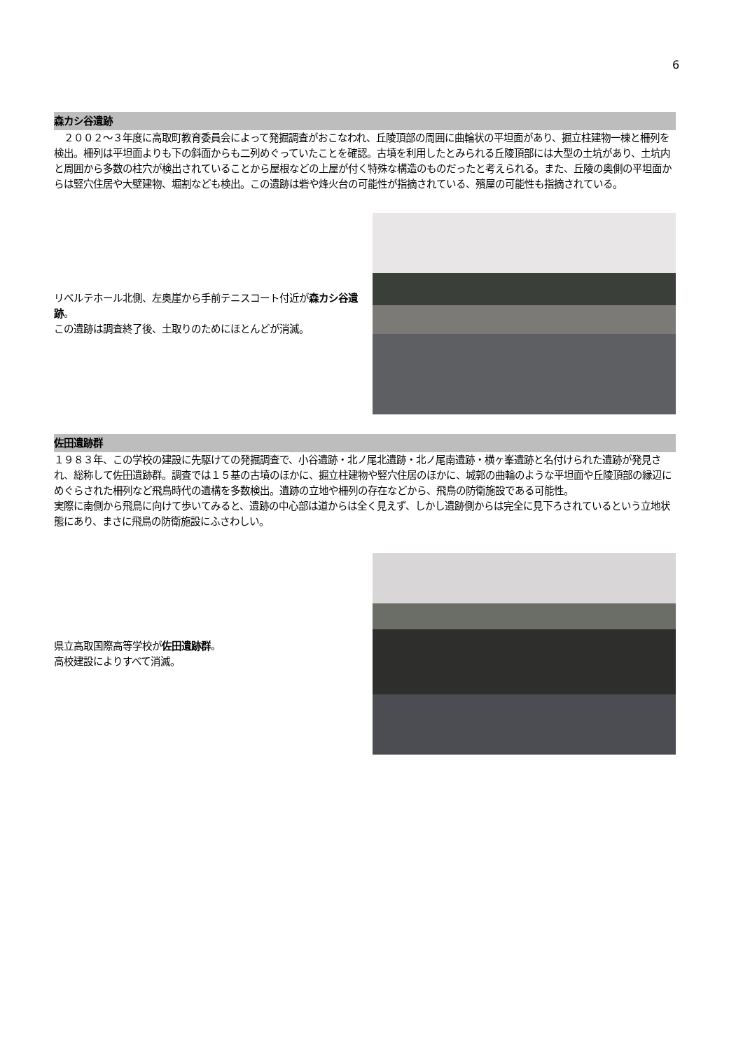6
森カシ谷遺跡
　２００２～３年度に高取町教育委員会によって発掘調査がおこなわれ、丘陵頂部の周囲に曲輪状の平坦面があり、掘立柱建物一棟と柵列を検出。柵列は平坦面よりも下の斜面からも二列めぐっていたことを確認。古墳を利用したとみられる丘陵頂部には大型の土坑があり、土坑内と周囲から多数の柱穴が検出されていることから屋根などの上屋が付く特殊な構造のものだったと考えられる。また、丘陵の奥側の平坦面からは竪穴住居や大壁建物、堀割なども検出。この遺跡は砦や烽火台の可能性が指摘されている、殯屋の可能性も指摘されている。
リベルテホール北側、左奥崖から手前テニスコート付近が森カシ谷遺跡。
この遺跡は調査終了後、土取りのためにほとんどが消滅。
佐田遺跡群
１９８３年、この学校の建設に先駆けての発掘調査で、小谷遺跡・北ノ尾北遺跡・北ノ尾南遺跡・横ヶ峯遺跡と名付けられた遺跡が発見され、総称して佐田遺跡群。調査では１５基の古墳のほかに、掘立柱建物や竪穴住居のほかに、城郭の曲輪のような平坦面や丘陵頂部の縁辺にめぐらされた柵列など飛鳥時代の遺構を多数検出。遺跡の立地や柵列の存在などから、飛鳥の防衛施設である可能性。
実際に南側から飛鳥に向けて歩いてみると、遺跡の中心部は道からは全く見えず、しかし遺跡側からは完全に見下ろされているという立地状態にあり、まさに飛鳥の防衛施設にふさわしい。
県立高取国際高等学校が佐田遺跡群。
高校建設によりすべて消滅。